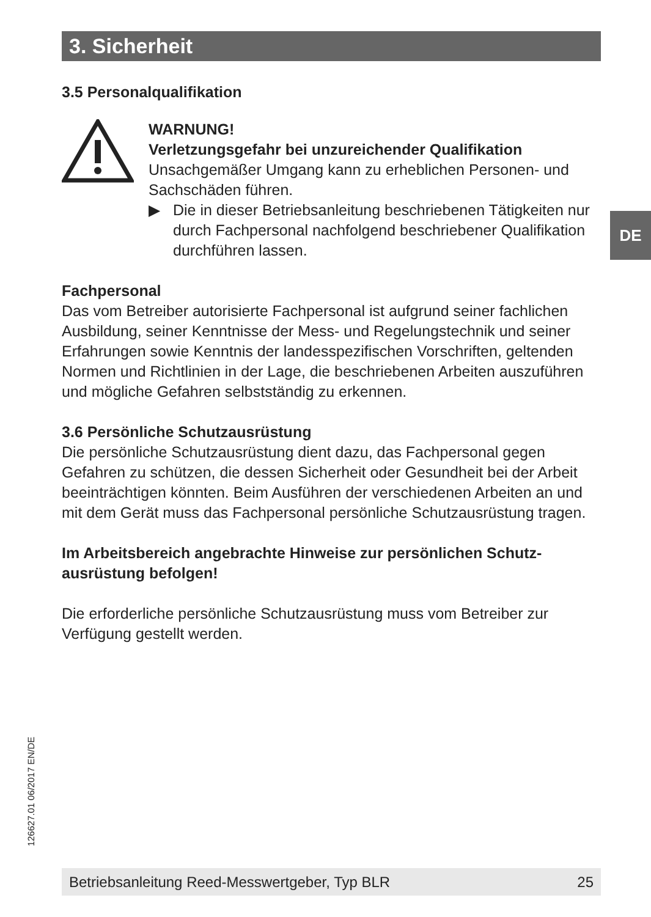3. Sicherheit
3.5 Personalqualifikation
WARNUNG!
Verletzungsgefahr bei unzureichender Qualifikation
Unsachgemäßer Umgang kann zu erheblichen Personen- und Sachschäden führen.
▶ Die in dieser Betriebsanleitung beschriebenen Tätigkeiten nur durch Fachpersonal nachfolgend beschriebener Qualifikation durchführen lassen.
Fachpersonal
Das vom Betreiber autorisierte Fachpersonal ist aufgrund seiner fachlichen Ausbildung, seiner Kenntnisse der Mess- und Regelungs­technik und seiner Erfahrungen sowie Kenntnis der landesspezifi­schen Vorschriften, geltenden Normen und Richtlinien in der Lage, die beschriebenen Arbeiten auszuführen und mögliche Gefahren selbststän­dig zu erkennen.
3.6 Persönliche Schutzausrüstung
Die persönliche Schutzausrüstung dient dazu, das Fachpersonal gegen Gefahren zu schützen, die dessen Sicherheit oder Gesundheit bei der Arbeit beeinträchtigen könnten. Beim Ausführen der verschiedenen Arbeiten an und mit dem Gerät muss das Fachpersonal persönliche Schutzausrüstung tragen.
Im Arbeitsbereich angebrachte Hinweise zur persönlichen Schutz­ausrüstung befolgen!
Die erforderliche persönliche Schutzausrüstung muss vom Betreiber zur Verfügung gestellt werden.
DE
126627.01 06/2017 EN/DE
Betriebsanleitung Reed-Messwertgeber, Typ BLR 25